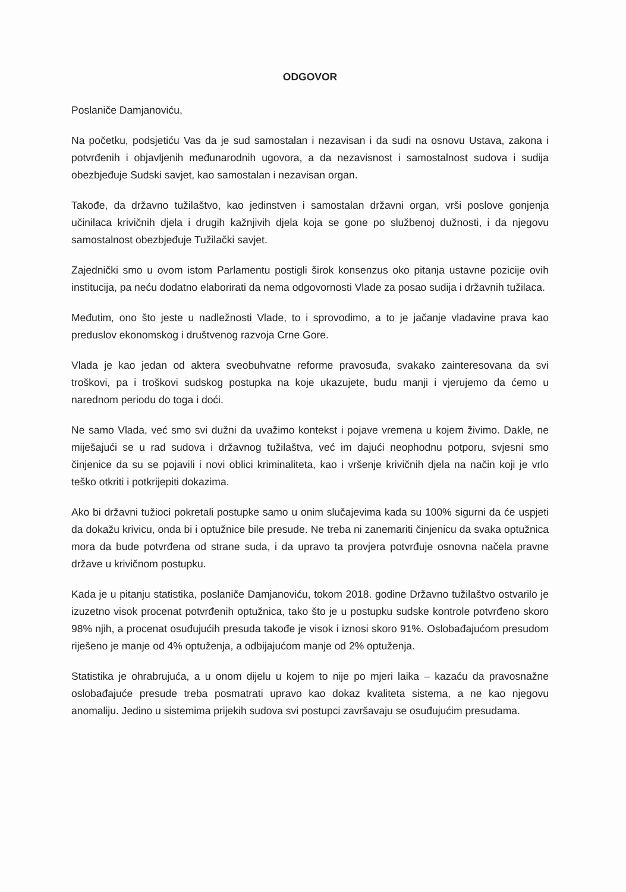ODGOVOR
Poslaniče Damjanoviću,
Na početku, podsjetiću Vas da je sud samostalan i nezavisan i da sudi na osnovu Ustava, zakona i potvrđenih i objavljenih međunarodnih ugovora, a da nezavisnost i samostalnost sudova i sudija obezbjeđuje Sudski savjet, kao samostalan i nezavisan organ.
Takođe, da državno tužilaštvo, kao jedinstven i samostalan državni organ, vrši poslove gonjenja učinilaca krivičnih djela i drugih kažnjivih djela koja se gone po službenoj dužnosti, i da njegovu samostalnost obezbjeđuje Tužilački savjet.
Zajednički smo u ovom istom Parlamentu postigli širok konsenzus oko pitanja ustavne pozicije ovih institucija, pa neću dodatno elaborirati da nema odgovornosti Vlade za posao sudija i državnih tužilaca.
Međutim, ono što jeste u nadležnosti Vlade, to i sprovodimo, a to je jačanje vladavine prava kao preduslov ekonomskog i društvenog razvoja Crne Gore.
Vlada je kao jedan od aktera sveobuhvatne reforme pravosuđa, svakako zainteresovana da svi troškovi, pa i troškovi sudskog postupka na koje ukazujete, budu manji i vjerujemo da ćemo u narednom periodu do toga i doći.
Ne samo Vlada, već smo svi dužni da uvažimo kontekst i pojave vremena u kojem živimo. Dakle, ne miješajući se u rad sudova i državnog tužilaštva, već im dajući neophodnu potporu, svjesni smo činjenice da su se pojavili i novi oblici kriminaliteta, kao i vršenje krivičnih djela na način koji je vrlo teško otkriti i potkrijepiti dokazima.
Ako bi državni tužioci pokretali postupke samo u onim slučajevima kada su 100% sigurni da će uspjeti da dokažu krivicu, onda bi i optužnice bile presude. Ne treba ni zanemariti činjenicu da svaka optužnica mora da bude potvrđena od strane suda, i da upravo ta provjera potvrđuje osnovna načela pravne države u krivičnom postupku.
Kada je u pitanju statistika, poslaniče Damjanoviću, tokom 2018. godine Državno tužilaštvo ostvarilo je izuzetno visok procenat potvrđenih optužnica, tako što je u postupku sudske kontrole potvrđeno skoro 98% njih, a procenat osuđujućih presuda takođe je visok i iznosi skoro 91%. Oslobađajućom presudom riješeno je manje od 4% optuženja, a odbijajućom manje od 2% optuženja.
Statistika je ohrabrujuća, a u onom dijelu u kojem to nije po mjeri laika – kazaću da pravosnažne oslobađajuće presude treba posmatrati upravo kao dokaz kvaliteta sistema, a ne kao njegovu anomaliju. Jedino u sistemima prijekih sudova svi postupci završavaju se osuđujućim presudama.